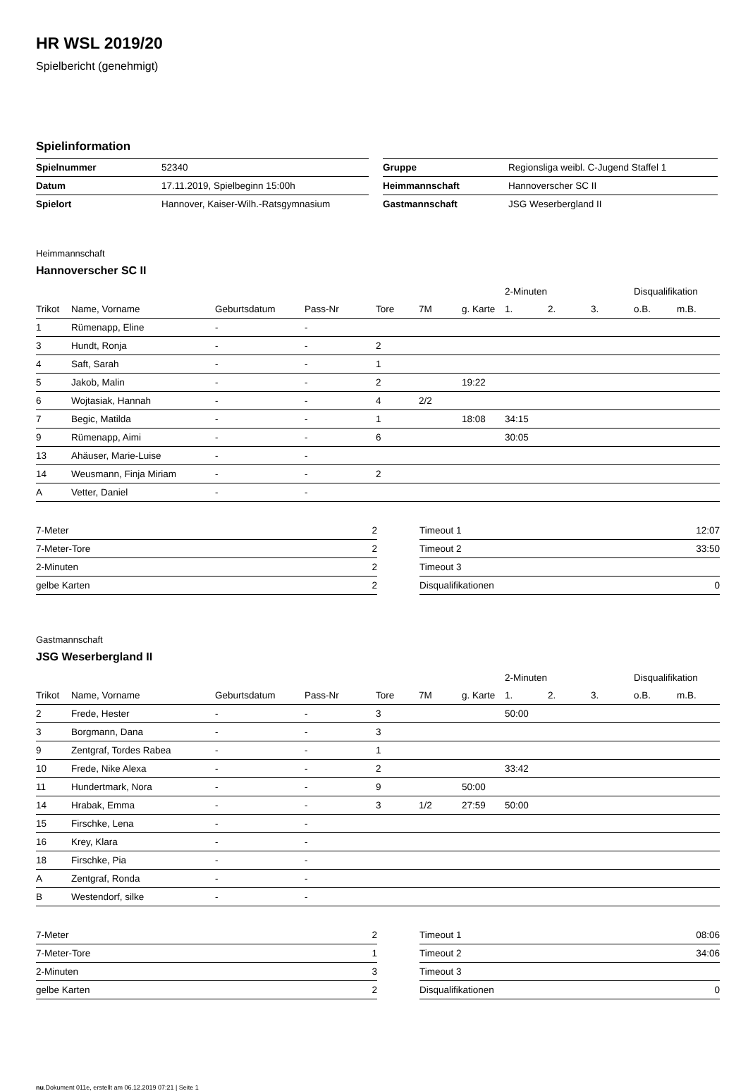HR WSL 2019/20
Spielbericht (genehmigt)
Spielinformation
| Spielnummer | 52340 |
| Datum | 17.11.2019, Spielbeginn 15:00h |
| Spielort | Hannover, Kaiser-Wilh.-Ratsgymnasium |
| Gruppe | Regionsliga weibl. C-Jugend Staffel 1 |
| Heimmannschaft | Hannoverscher SC II |
| Gastmannschaft | JSG Weserbergland II |
Heimmannschaft
Hannoverscher SC II
| | | | | | | | 2-Minuten | | | Disqualifikation | |
| --- | --- | --- | --- | --- | --- | --- | --- | --- | --- | --- | --- |
| Trikot | Name, Vorname | Geburtsdatum | Pass-Nr | Tore | 7M | g. Karte | 1. | 2. | 3. | o.B. | m.B. |
| 1 | Rümenapp, Eline | - | - | | | | | | | | |
| 3 | Hundt, Ronja | - | - | 2 | | | | | | | |
| 4 | Saft, Sarah | - | - | 1 | | | | | | | |
| 5 | Jakob, Malin | - | - | 2 | | 19:22 | | | | | |
| 6 | Wojtasiak, Hannah | - | - | 4 | 2/2 | | | | | | |
| 7 | Begic, Matilda | - | - | 1 | | 18:08 | 34:15 | | | | |
| 9 | Rümenapp, Aimi | - | - | 6 | | | 30:05 | | | | |
| 13 | Ahäuser, Marie-Luise | - | - | | | | | | | | |
| 14 | Weusmann, Finja Miriam | - | - | 2 | | | | | | | |
| A | Vetter, Daniel | - | - | | | | | | | | |
| 7-Meter | 2 |
| 7-Meter-Tore | 2 |
| 2-Minuten | 2 |
| gelbe Karten | 2 |
| Timeout 1 | 12:07 |
| Timeout 2 | 33:50 |
| Timeout 3 | |
| Disqualifikationen | 0 |
Gastmannschaft
JSG Weserbergland II
| | | | | | | | 2-Minuten | | | Disqualifikation | |
| --- | --- | --- | --- | --- | --- | --- | --- | --- | --- | --- | --- |
| Trikot | Name, Vorname | Geburtsdatum | Pass-Nr | Tore | 7M | g. Karte | 1. | 2. | 3. | o.B. | m.B. |
| 2 | Frede, Hester | - | - | 3 | | | 50:00 | | | | |
| 3 | Borgmann, Dana | - | - | 3 | | | | | | | |
| 9 | Zentgraf, Tordes Rabea | - | - | 1 | | | | | | | |
| 10 | Frede, Nike Alexa | - | - | 2 | | | 33:42 | | | | |
| 11 | Hundertmark, Nora | - | - | 9 | | 50:00 | | | | | |
| 14 | Hrabak, Emma | - | - | 3 | 1/2 | 27:59 | 50:00 | | | | |
| 15 | Firschke, Lena | - | - | | | | | | | | |
| 16 | Krey, Klara | - | - | | | | | | | | |
| 18 | Firschke, Pia | - | - | | | | | | | | |
| A | Zentgraf, Ronda | - | - | | | | | | | | |
| B | Westendorf, silke | - | - | | | | | | | | |
| 7-Meter | 2 |
| 7-Meter-Tore | 1 |
| 2-Minuten | 3 |
| gelbe Karten | 2 |
| Timeout 1 | 08:06 |
| Timeout 2 | 34:06 |
| Timeout 3 | |
| Disqualifikationen | 0 |
nu.Dokument 011e, erstellt am 06.12.2019 07:21 | Seite 1